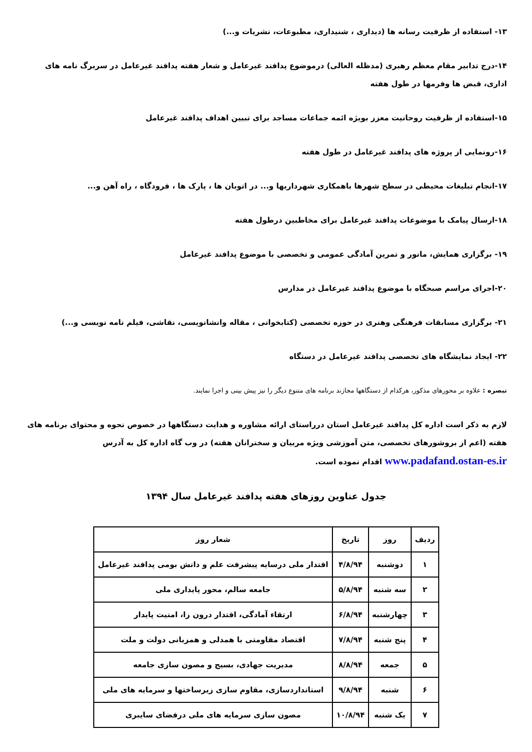۱۳- استفاده از ظرفیت رسانه ها (دیداری ، شنیداری، مطبوعات، نشریات و...)
۱۴-درج تدابیر مقام معظم رهبری (مدظله العالی) درموضوع پدافند غیرعامل و شعار هفته پدافند غیرعامل در سربرگ نامه های اداری، قبض ها وفرمها در طول هفته
۱۵-استفاده از ظرفیت روحانیت معزز بویژه ائمه جماعات مساجد برای تبیین اهداف پدافند غیرعامل
۱۶-رونمایی از پروژه های پدافند غیرعامل در طول هفته
۱۷-انجام تبلیغات محیطی در سطح شهرها باهمکاری شهرداریها و... در اتوبان ها ، پارک ها ، فرودگاه ، راه آهن و...
۱۸-ارسال پیامک با موضوعات پدافند غیرعامل برای مخاطبین درطول هفته
۱۹- برگزاری همایش، مانور و تمرین آمادگی عمومی و تخصصی با موضوع پدافند غیرعامل
۲۰-اجرای مراسم صبحگاه با موضوع پدافند غیرعامل در مدارس
۲۱- برگزاری مسابقات فرهنگی وهنری در حوزه تخصصی (کتابخوانی ، مقاله وانشانویسی، نقاشی، فیلم نامه نویسی و...)
۲۲- ایجاد نمایشگاه های تخصصی پدافند غیرعامل در دستگاه
تبصره : علاوه بر محورهای مذکور، هرکدام از دستگاهها مجازند برنامه های متنوع دیگر را نیز پیش بینی و اجرا نمایند.
لازم به ذکر است اداره کل پدافند غیرعامل استان درراستای ارائه مشاوره و هدایت دستگاهها در خصوص نحوه و محتوای برنامه های هفته (اعم از بروشورهای تخصصی، متن آموزشی ویژه مربیان و سخنرانان هفته) در وب گاه اداره کل به آدرس www.padafand.ostan-es.ir اقدام نموده است.
جدول عناوین روزهای هفته پدافند غیرعامل سال ۱۳۹۴
| ردیف | روز | تاریخ | شعار روز |
| --- | --- | --- | --- |
| ۱ | دوشنبه | ۴/۸/۹۴ | اقتدار ملی درسایه پیشرفت علم و دانش بومی پدافند غیرعامل |
| ۲ | سه شنبه | ۵/۸/۹۴ | جامعه سالم، محور پایداری ملی |
| ۳ | چهارشنبه | ۶/۸/۹۴ | ارتقاء آمادگی، اقتدار درون زا، امنیت پایدار |
| ۴ | پنج شنبه | ۷/۸/۹۴ | اقتصاد مقاومتی با همدلی و همزبانی دولت و ملت |
| ۵ | جمعه | ۸/۸/۹۴ | مدیریت جهادی، بسیج و مصون سازی جامعه |
| ۶ | شنبه | ۹/۸/۹۴ | استانداردسازی، مقاوم سازی زیرساختها و سرمایه های ملی |
| ۷ | یک شنبه | ۱۰/۸/۹۴ | مصون سازی سرمایه های ملی درفضای سایبری |